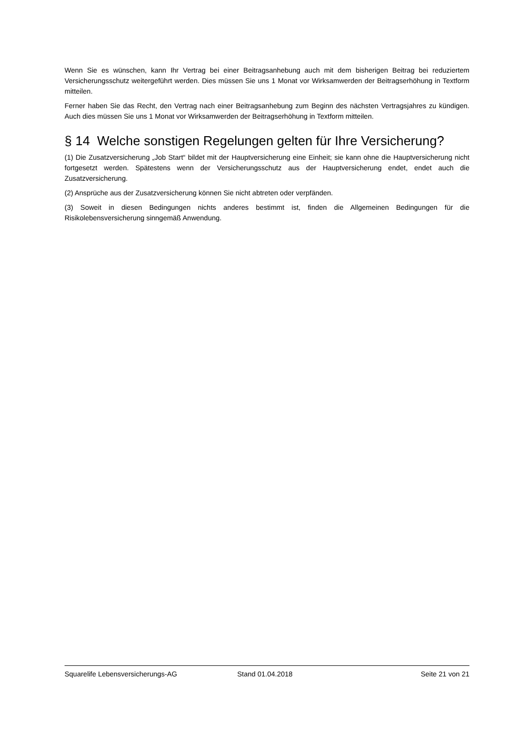Wenn Sie es wünschen, kann Ihr Vertrag bei einer Beitragsanhebung auch mit dem bisherigen Beitrag bei reduziertem Versicherungsschutz weitergeführt werden. Dies müssen Sie uns 1 Monat vor Wirksamwerden der Beitragserhöhung in Textform mitteilen.
Ferner haben Sie das Recht, den Vertrag nach einer Beitragsanhebung zum Beginn des nächsten Vertragsjahres zu kündigen. Auch dies müssen Sie uns 1 Monat vor Wirksamwerden der Beitragserhöhung in Textform mitteilen.
§ 14 Welche sonstigen Regelungen gelten für Ihre Versicherung?
(1) Die Zusatzversicherung „Job Start“ bildet mit der Hauptversicherung eine Einheit; sie kann ohne die Hauptversicherung nicht fortgesetzt werden. Spätestens wenn der Versicherungsschutz aus der Hauptversicherung endet, endet auch die Zusatzversicherung.
(2) Ansprüche aus der Zusatzversicherung können Sie nicht abtreten oder verpfänden.
(3) Soweit in diesen Bedingungen nichts anderes bestimmt ist, finden die Allgemeinen Bedingungen für die Risikolebensversicherung sinngemäß Anwendung.
Squarelife Lebensversicherungs-AG Stand 01.04.2018 Seite 21 von 21